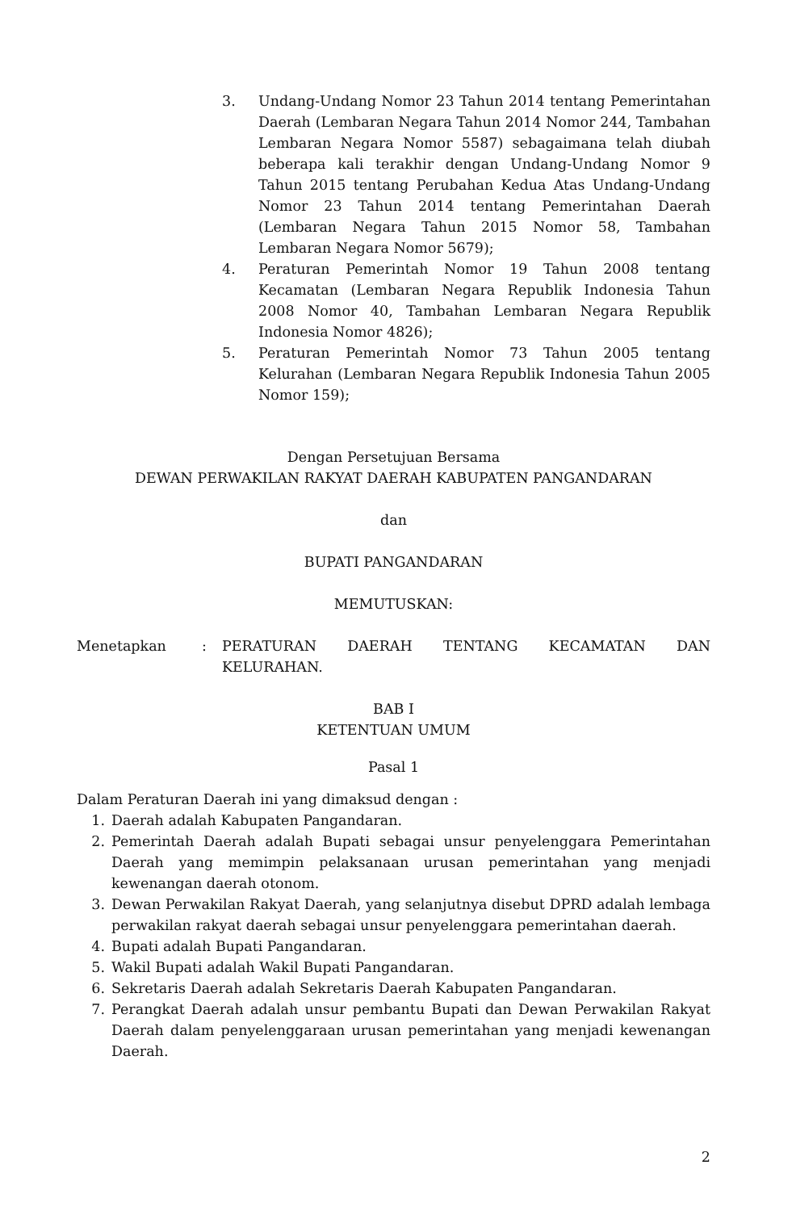3. Undang-Undang Nomor 23 Tahun 2014 tentang Pemerintahan Daerah (Lembaran Negara Tahun 2014 Nomor 244, Tambahan Lembaran Negara Nomor 5587) sebagaimana telah diubah beberapa kali terakhir dengan Undang-Undang Nomor 9 Tahun 2015 tentang Perubahan Kedua Atas Undang-Undang Nomor 23 Tahun 2014 tentang Pemerintahan Daerah (Lembaran Negara Tahun 2015 Nomor 58, Tambahan Lembaran Negara Nomor 5679);
4. Peraturan Pemerintah Nomor 19 Tahun 2008 tentang Kecamatan (Lembaran Negara Republik Indonesia Tahun 2008 Nomor 40, Tambahan Lembaran Negara Republik Indonesia Nomor 4826);
5. Peraturan Pemerintah Nomor 73 Tahun 2005 tentang Kelurahan (Lembaran Negara Republik Indonesia Tahun 2005 Nomor 159);
Dengan Persetujuan Bersama
DEWAN PERWAKILAN RAKYAT DAERAH KABUPATEN PANGANDARAN
dan
BUPATI PANGANDARAN
MEMUTUSKAN:
Menetapkan : PERATURAN DAERAH TENTANG KECAMATAN DAN
KELURAHAN.
BAB I
KETENTUAN UMUM
Pasal 1
Dalam Peraturan Daerah ini yang dimaksud dengan :
1. Daerah adalah Kabupaten Pangandaran.
2. Pemerintah Daerah adalah Bupati sebagai unsur penyelenggara Pemerintahan Daerah yang memimpin pelaksanaan urusan pemerintahan yang menjadi kewenangan daerah otonom.
3. Dewan Perwakilan Rakyat Daerah, yang selanjutnya disebut DPRD adalah lembaga perwakilan rakyat daerah sebagai unsur penyelenggara pemerintahan daerah.
4. Bupati adalah Bupati Pangandaran.
5. Wakil Bupati adalah Wakil Bupati Pangandaran.
6. Sekretaris Daerah adalah Sekretaris Daerah Kabupaten Pangandaran.
7. Perangkat Daerah adalah unsur pembantu Bupati dan Dewan Perwakilan Rakyat Daerah dalam penyelenggaraan urusan pemerintahan yang menjadi kewenangan Daerah.
2